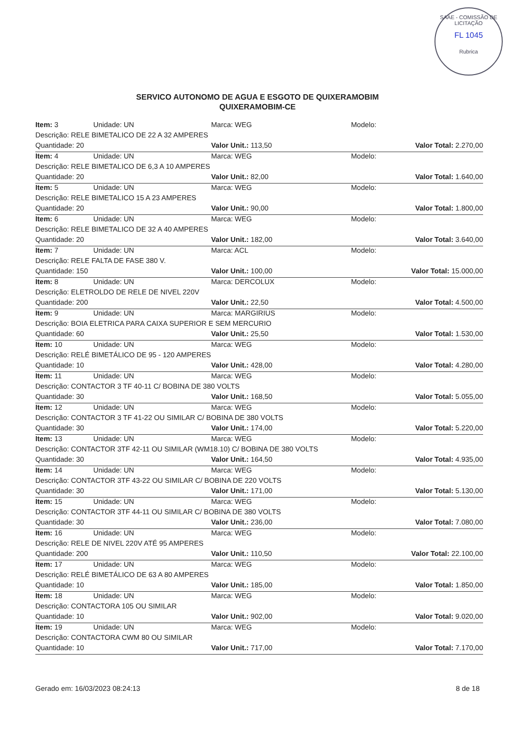SAAE - COMISSÃO DE LICITAÇÃO
FL 1045
Rubrica
SERVICO AUTONOMO DE AGUA E ESGOTO DE QUIXERAMOBIM
QUIXERAMOBIM-CE
| Item: 3 | Unidade: UN | Marca: WEG | Modelo: | |
| Descrição: RELE BIMETALICO DE 22 A 32 AMPERES | | | | |
| Quantidade: 20 | | Valor Unit.: 113,50 | | Valor Total: 2.270,00 |
| Item: 4 | Unidade: UN | Marca: WEG | Modelo: | |
| Descrição: RELE BIMETALICO DE 6,3 A 10 AMPERES | | | | |
| Quantidade: 20 | | Valor Unit.: 82,00 | | Valor Total: 1.640,00 |
| Item: 5 | Unidade: UN | Marca: WEG | Modelo: | |
| Descrição: RELE BIMETALICO 15 A 23 AMPERES | | | | |
| Quantidade: 20 | | Valor Unit.: 90,00 | | Valor Total: 1.800,00 |
| Item: 6 | Unidade: UN | Marca: WEG | Modelo: | |
| Descrição: RELE BIMETALICO DE 32 A 40 AMPERES | | | | |
| Quantidade: 20 | | Valor Unit.: 182,00 | | Valor Total: 3.640,00 |
| Item: 7 | Unidade: UN | Marca: ACL | Modelo: | |
| Descrição: RELE FALTA DE FASE 380 V. | | | | |
| Quantidade: 150 | | Valor Unit.: 100,00 | | Valor Total: 15.000,00 |
| Item: 8 | Unidade: UN | Marca: DERCOLUX | Modelo: | |
| Descrição: ELETROLDO DE RELE DE NIVEL 220V | | | | |
| Quantidade: 200 | | Valor Unit.: 22,50 | | Valor Total: 4.500,00 |
| Item: 9 | Unidade: UN | Marca: MARGIRIUS | Modelo: | |
| Descrição: BOIA ELETRICA PARA CAIXA SUPERIOR E SEM MERCURIO | | | | |
| Quantidade: 60 | | Valor Unit.: 25,50 | | Valor Total: 1.530,00 |
| Item: 10 | Unidade: UN | Marca: WEG | Modelo: | |
| Descrição: RELÉ BIMETÁLICO DE 95 - 120 AMPERES | | | | |
| Quantidade: 10 | | Valor Unit.: 428,00 | | Valor Total: 4.280,00 |
| Item: 11 | Unidade: UN | Marca: WEG | Modelo: | |
| Descrição: CONTACTOR 3 TF 40-11 C/ BOBINA DE 380 VOLTS | | | | |
| Quantidade: 30 | | Valor Unit.: 168,50 | | Valor Total: 5.055,00 |
| Item: 12 | Unidade: UN | Marca: WEG | Modelo: | |
| Descrição: CONTACTOR 3 TF 41-22 OU SIMILAR C/ BOBINA DE 380 VOLTS | | | | |
| Quantidade: 30 | | Valor Unit.: 174,00 | | Valor Total: 5.220,00 |
| Item: 13 | Unidade: UN | Marca: WEG | Modelo: | |
| Descrição: CONTACTOR 3TF 42-11 OU SIMILAR (WM18.10) C/ BOBINA DE 380 VOLTS | | | | |
| Quantidade: 30 | | Valor Unit.: 164,50 | | Valor Total: 4.935,00 |
| Item: 14 | Unidade: UN | Marca: WEG | Modelo: | |
| Descrição: CONTACTOR 3TF 43-22 OU SIMILAR C/ BOBINA DE 220 VOLTS | | | | |
| Quantidade: 30 | | Valor Unit.: 171,00 | | Valor Total: 5.130,00 |
| Item: 15 | Unidade: UN | Marca: WEG | Modelo: | |
| Descrição: CONTACTOR 3TF 44-11 OU SIMILAR C/ BOBINA DE 380 VOLTS | | | | |
| Quantidade: 30 | | Valor Unit.: 236,00 | | Valor Total: 7.080,00 |
| Item: 16 | Unidade: UN | Marca: WEG | Modelo: | |
| Descrição: RELE DE NIVEL 220V ATÉ 95 AMPERES | | | | |
| Quantidade: 200 | | Valor Unit.: 110,50 | | Valor Total: 22.100,00 |
| Item: 17 | Unidade: UN | Marca: WEG | Modelo: | |
| Descrição: RELÉ BIMETÁLICO DE 63 A 80 AMPERES | | | | |
| Quantidade: 10 | | Valor Unit.: 185,00 | | Valor Total: 1.850,00 |
| Item: 18 | Unidade: UN | Marca: WEG | Modelo: | |
| Descrição: CONTACTORA 105 OU SIMILAR | | | | |
| Quantidade: 10 | | Valor Unit.: 902,00 | | Valor Total: 9.020,00 |
| Item: 19 | Unidade: UN | Marca: WEG | Modelo: | |
| Descrição: CONTACTORA CWM 80 OU SIMILAR | | | | |
| Quantidade: 10 | | Valor Unit.: 717,00 | | Valor Total: 7.170,00 |
Gerado em: 16/03/2023 08:24:13 8 de 18